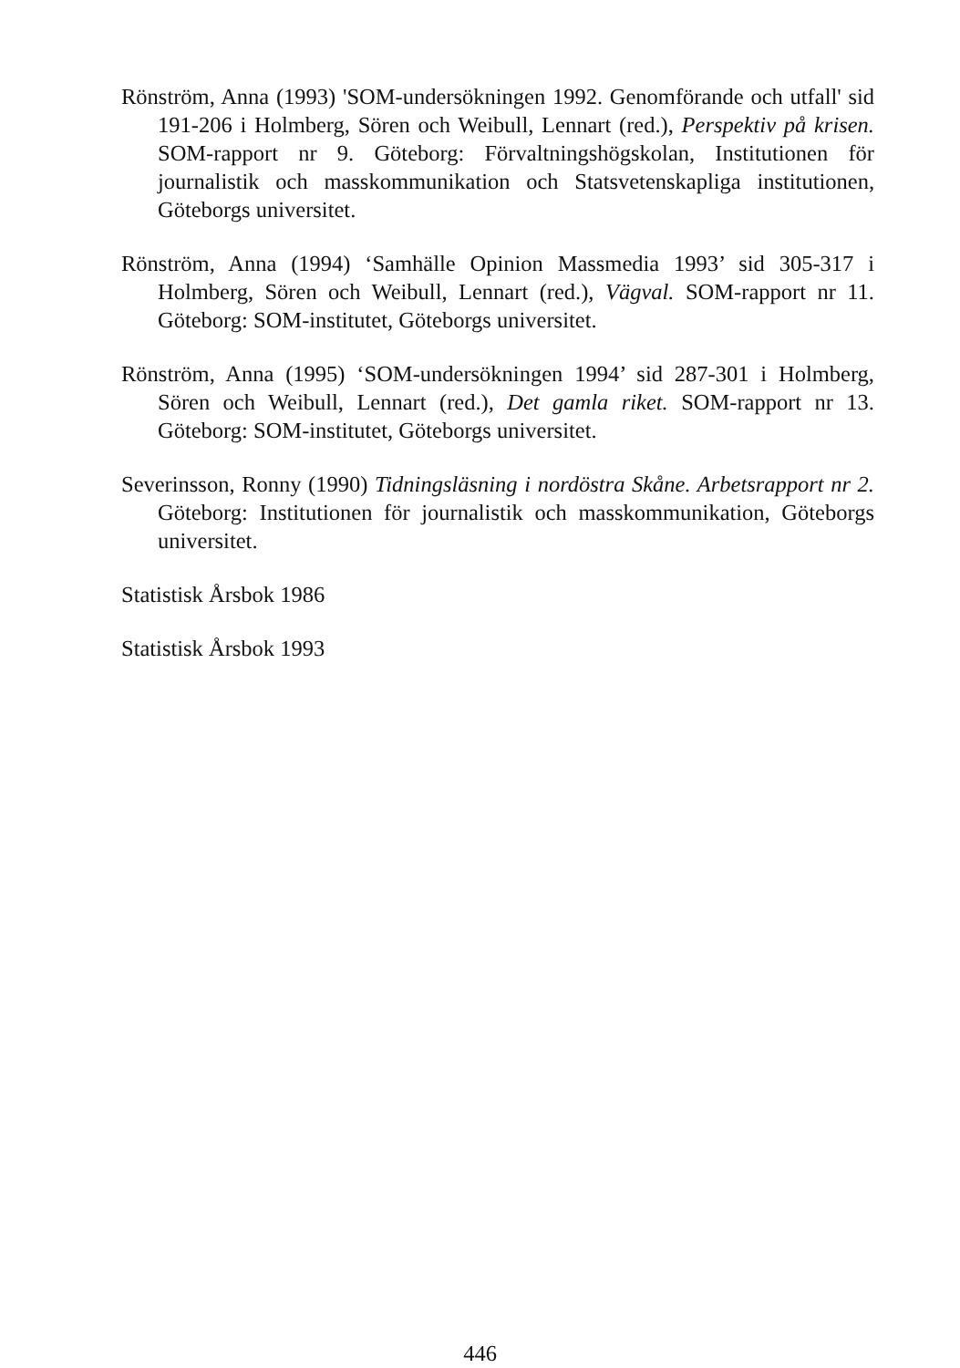Rönström, Anna (1993) 'SOM-undersökningen 1992. Genomförande och utfall' sid 191-206 i Holmberg, Sören och Weibull, Lennart (red.), Perspektiv på krisen. SOM-rapport nr 9. Göteborg: Förvaltningshögskolan, Institutionen för journalistik och masskommunikation och Statsvetenskapliga institutionen, Göteborgs universitet.
Rönström, Anna (1994) ‘Samhälle Opinion Massmedia 1993’ sid 305-317 i Holmberg, Sören och Weibull, Lennart (red.), Vägval. SOM-rapport nr 11. Göteborg: SOM-institutet, Göteborgs universitet.
Rönström, Anna (1995) ‘SOM-undersökningen 1994’ sid 287-301 i Holmberg, Sören och Weibull, Lennart (red.), Det gamla riket. SOM-rapport nr 13. Göteborg: SOM-institutet, Göteborgs universitet.
Severinsson, Ronny (1990) Tidningsläsning i nordöstra Skåne. Arbetsrapport nr 2. Göteborg: Institutionen för journalistik och masskommunikation, Göteborgs universitet.
Statistisk Årsbok 1986
Statistisk Årsbok 1993
446